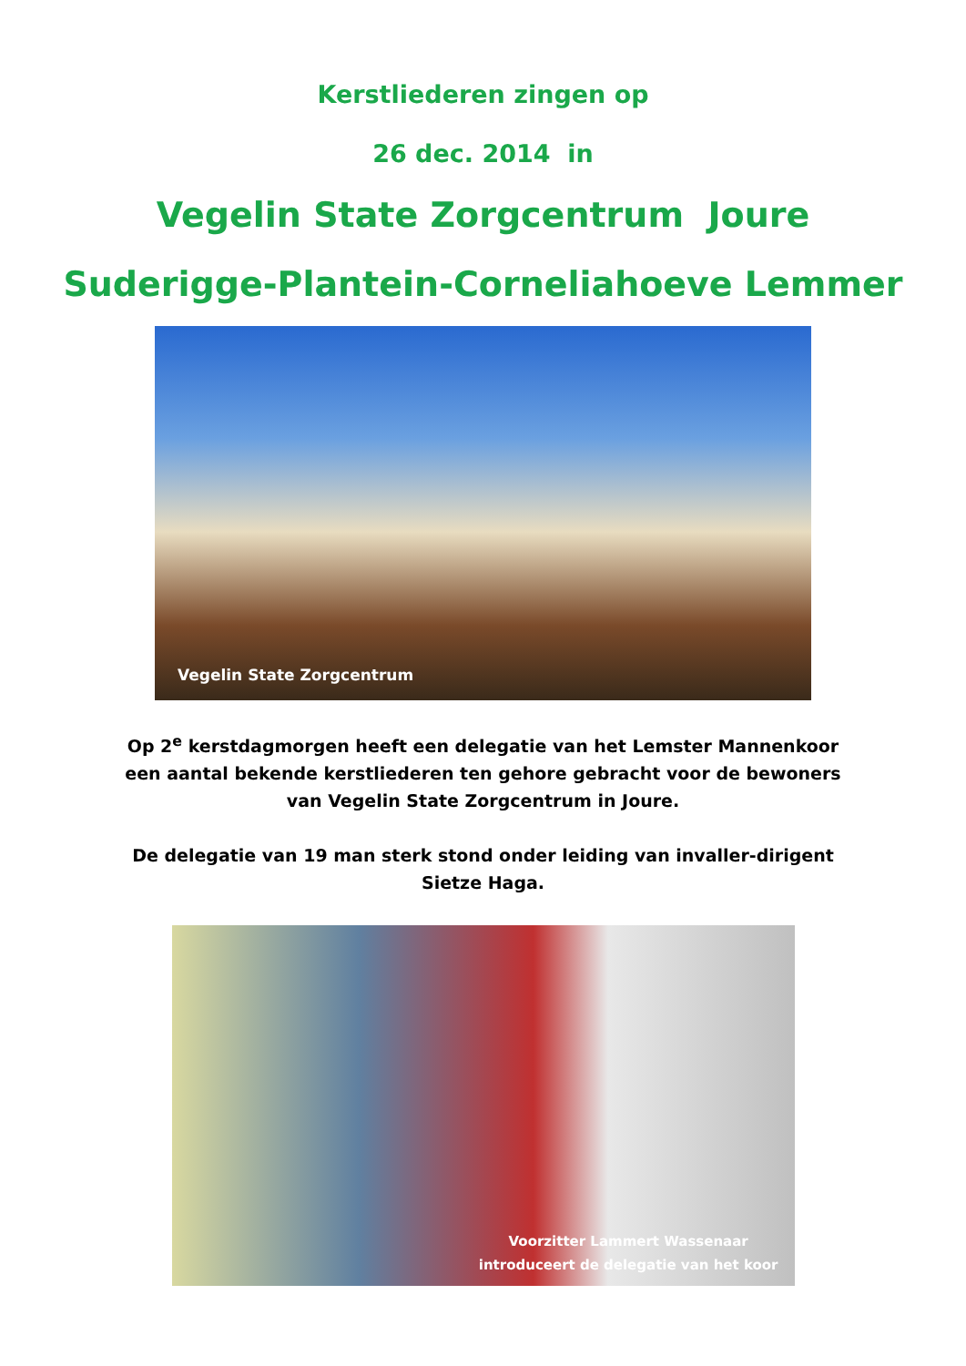Kerstliederen zingen op
26 dec. 2014 in
Vegelin State Zorgcentrum Joure
Suderigge-Plantein-Corneliahoeve Lemmer
Vegelin State Zorgcentrum
Op 2<sup>e</sup> kerstdagmorgen heeft een delegatie van het Lemster Mannenkoor een aantal bekende kerstliederen ten gehore gebracht voor de bewoners van Vegelin State Zorgcentrum in Joure.
De delegatie van 19 man sterk stond onder leiding van invaller-dirigent Sietze Haga.
Voorzitter Lammert Wassenaar
introduceert de delegatie van het koor